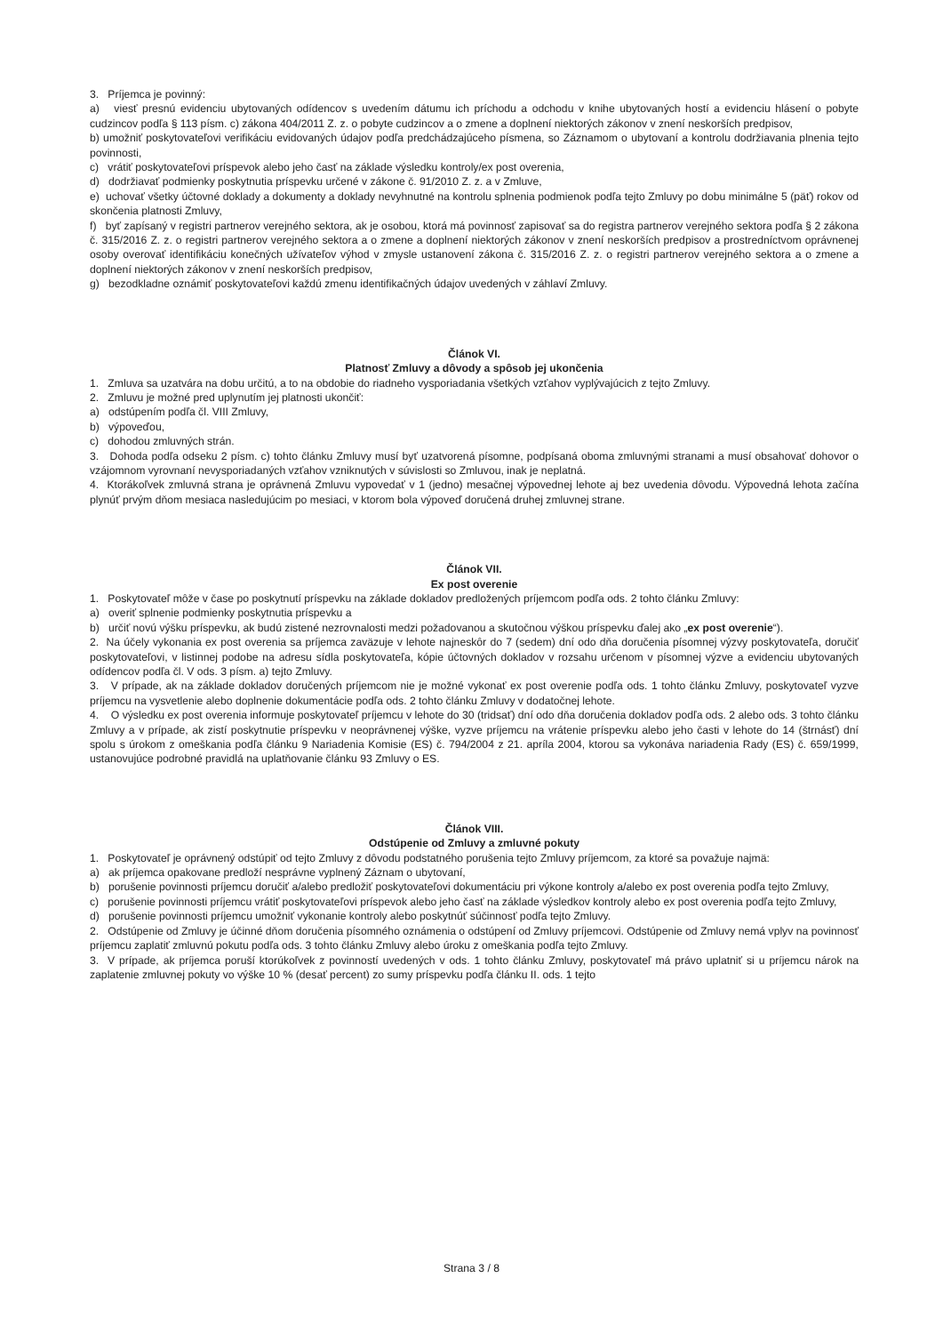3. Príjemca je povinný:
a) viesť presnú evidenciu ubytovaných odídencov s uvedením dátumu ich príchodu a odchodu v knihe ubytovaných hostí a evidenciu hlásení o pobyte cudzincov podľa § 113 písm. c) zákona 404/2011 Z. z. o pobyte cudzincov a o zmene a doplnení niektorých zákonov v znení neskorších predpisov,
b) umožniť poskytovateľovi verifikáciu evidovaných údajov podľa predchádzajúceho písmena, so Záznamom o ubytovaní a kontrolu dodržiavania plnenia tejto povinnosti,
c) vrátiť poskytovateľovi príspevok alebo jeho časť na základe výsledku kontroly/ex post overenia,
d) dodržiavať podmienky poskytnutia príspevku určené v zákone č. 91/2010 Z. z. a v Zmluve,
e) uchovať všetky účtovné doklady a dokumenty a doklady nevyhnutné na kontrolu splnenia podmienok podľa tejto Zmluvy po dobu minimálne 5 (päť) rokov od skončenia platnosti Zmluvy,
f) byť zapísaný v registri partnerov verejného sektora, ak je osobou, ktorá má povinnosť zapisovať sa do registra partnerov verejného sektora podľa § 2 zákona č. 315/2016 Z. z. o registri partnerov verejného sektora a o zmene a doplnení niektorých zákonov v znení neskorších predpisov a prostredníctvom oprávnenej osoby overovať identifikáciu konečných užívateľov výhod v zmysle ustanovení zákona č. 315/2016 Z. z. o registri partnerov verejného sektora a o zmene a doplnení niektorých zákonov v znení neskorších predpisov,
g) bezodkladne oznámiť poskytovateľovi každú zmenu identifikačných údajov uvedených v záhlaví Zmluvy.
Článok VI.
Platnosť Zmluvy a dôvody a spôsob jej ukončenia
1. Zmluva sa uzatvára na dobu určitú, a to na obdobie do riadneho vysporiadania všetkých vzťahov vyplývajúcich z tejto Zmluvy.
2. Zmluvu je možné pred uplynutím jej platnosti ukončiť:
a) odstúpením podľa čl. VIII Zmluvy,
b) výpoveďou,
c) dohodou zmluvných strán.
3. Dohoda podľa odseku 2 písm. c) tohto článku Zmluvy musí byť uzatvorená písomne, podpísaná oboma zmluvnými stranami a musí obsahovať dohovor o vzájomnom vyrovnaní nevysporiadaných vzťahov vzniknutých v súvislosti so Zmluvou, inak je neplatná.
4. Ktorákoľvek zmluvná strana je oprávnená Zmluvu vypovedať v 1 (jedno) mesačnej výpovednej lehote aj bez uvedenia dôvodu. Výpovedná lehota začína plynúť prvým dňom mesiaca nasledujúcim po mesiaci, v ktorom bola výpoveď doručená druhej zmluvnej strane.
Článok VII.
Ex post overenie
1. Poskytovateľ môže v čase po poskytnutí príspevku na základe dokladov predložených príjemcom podľa ods. 2 tohto článku Zmluvy:
a) overiť splnenie podmienky poskytnutia príspevku a
b) určiť novú výšku príspevku, ak budú zistené nezrovnalosti medzi požadovanou a skutočnou výškou príspevku ďalej ako „ex post overenie“).
2. Na účely vykonania ex post overenia sa príjemca zaväzuje v lehote najneskôr do 7 (sedem) dní odo dňa doručenia písomnej výzvy poskytovateľa, doručiť poskytovateľovi, v listinnej podobe na adresu sídla poskytovateľa, kópie účtovných dokladov v rozsahu určenom v písomnej výzve a evidenciu ubytovaných odídencov podľa čl. V ods. 3 písm. a) tejto Zmluvy.
3. V prípade, ak na základe dokladov doručených príjemcom nie je možné vykonať ex post overenie podľa ods. 1 tohto článku Zmluvy, poskytovateľ vyzve príjemcu na vysvetlenie alebo doplnenie dokumentácie podľa ods. 2 tohto článku Zmluvy v dodatočnej lehote.
4. O výsledku ex post overenia informuje poskytovateľ príjemcu v lehote do 30 (tridsať) dní odo dňa doručenia dokladov podľa ods. 2 alebo ods. 3 tohto článku Zmluvy a v prípade, ak zistí poskytnutie príspevku v neoprávnenej výške, vyzve príjemcu na vrátenie príspevku alebo jeho časti v lehote do 14 (štrnásť) dní spolu s úrokom z omeškania podľa článku 9 Nariadenia Komisie (ES) č. 794/2004 z 21. apríla 2004, ktorou sa vykonáva nariadenia Rady (ES) č. 659/1999, ustanovujúce podrobné pravidlá na uplatňovanie článku 93 Zmluvy o ES.
Článok VIII.
Odstúpenie od Zmluvy a zmluvné pokuty
1. Poskytovateľ je oprávnený odstúpiť od tejto Zmluvy z dôvodu podstatného porušenia tejto Zmluvy príjemcom, za ktoré sa považuje najmä:
a) ak príjemca opakovane predloží nesprávne vyplnený Záznam o ubytovaní,
b) porušenie povinnosti príjemcu doručiť a/alebo predložiť poskytovateľovi dokumentáciu pri výkone kontroly a/alebo ex post overenia podľa tejto Zmluvy,
c) porušenie povinnosti príjemcu vrátiť poskytovateľovi príspevok alebo jeho časť na základe výsledkov kontroly alebo ex post overenia podľa tejto Zmluvy,
d) porušenie povinnosti príjemcu umožniť vykonanie kontroly alebo poskytnúť súčinnosť podľa tejto Zmluvy.
2. Odstúpenie od Zmluvy je účinné dňom doručenia písomného oznámenia o odstúpení od Zmluvy príjemcovi. Odstúpenie od Zmluvy nemá vplyv na povinnosť príjemcu zaplatiť zmluvnú pokutu podľa ods. 3 tohto článku Zmluvy alebo úroku z omeškania podľa tejto Zmluvy.
3. V prípade, ak príjemca poruší ktorúkoľvek z povinností uvedených v ods. 1 tohto článku Zmluvy, poskytovateľ má právo uplatniť si u príjemcu nárok na zaplatenie zmluvnej pokuty vo výške 10 % (desať percent) zo sumy príspevku podľa článku II. ods. 1 tejto
Strana 3 / 8